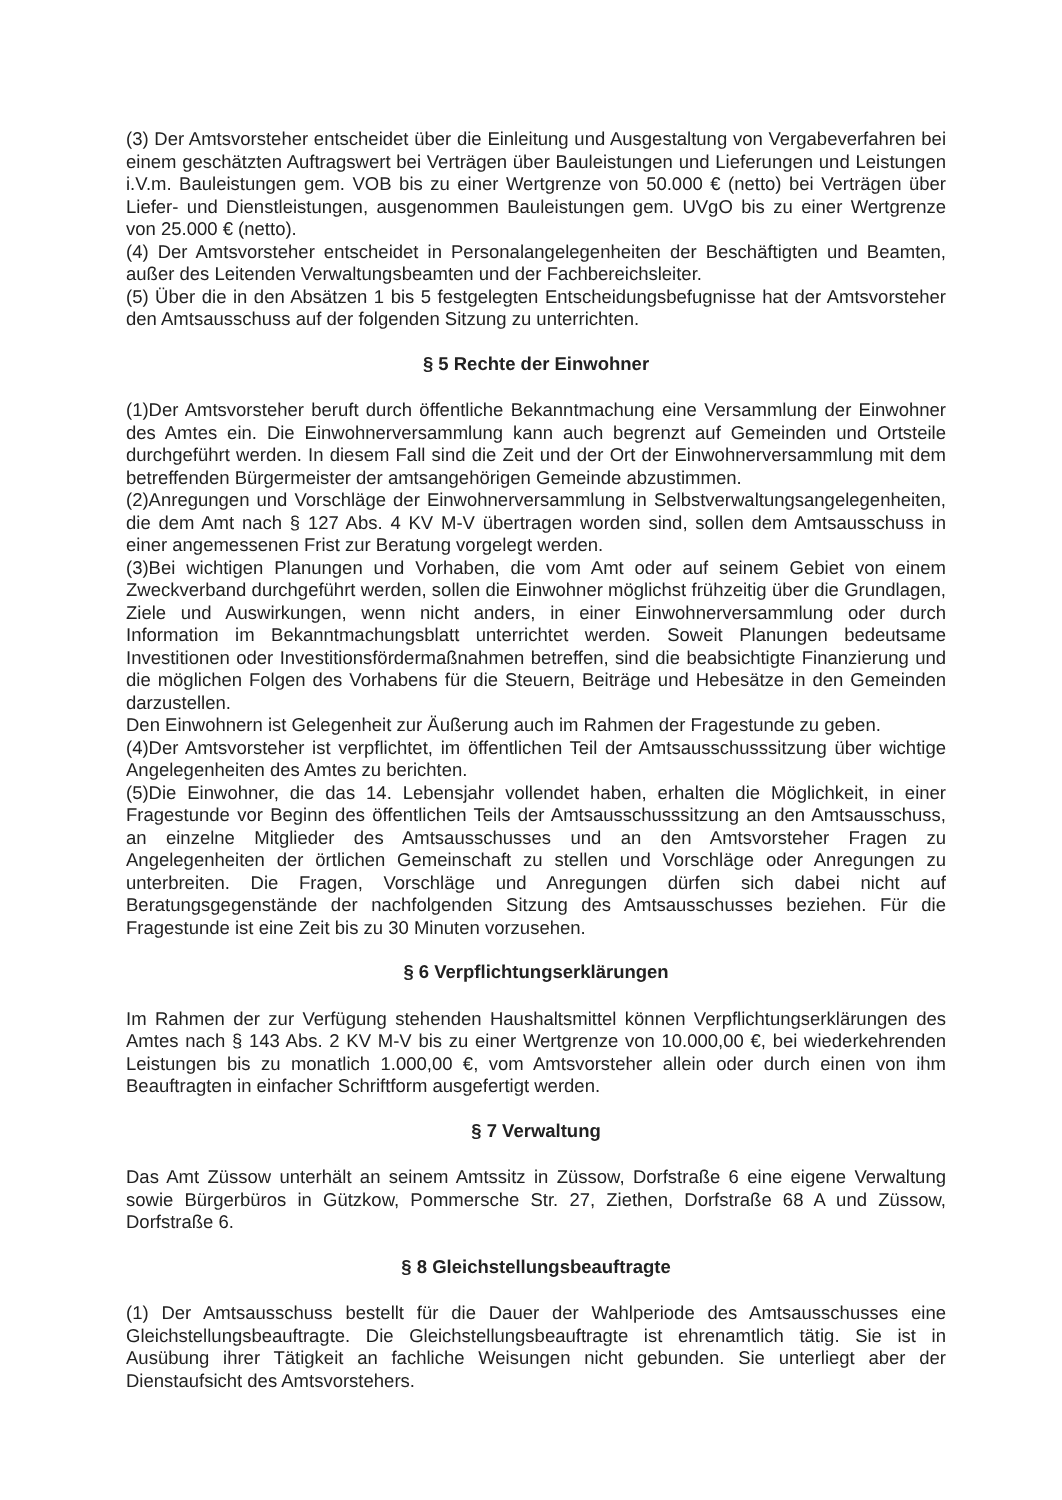(3) Der Amtsvorsteher entscheidet über die Einleitung und Ausgestaltung von Vergabeverfahren bei einem geschätzten Auftragswert bei Verträgen über Bauleistungen und Lieferungen und Leistungen i.V.m. Bauleistungen gem. VOB bis zu einer Wertgrenze von 50.000 € (netto) bei Verträgen über Liefer- und Dienstleistungen, ausgenommen Bauleistungen gem. UVgO bis zu einer Wertgrenze von 25.000 € (netto).
(4) Der Amtsvorsteher entscheidet in Personalangelegenheiten der Beschäftigten und Beamten, außer des Leitenden Verwaltungsbeamten und der Fachbereichsleiter.
(5) Über die in den Absätzen 1 bis 5 festgelegten Entscheidungsbefugnisse hat der Amtsvorsteher den Amtsausschuss auf der folgenden Sitzung zu unterrichten.
§ 5 Rechte der Einwohner
(1)Der Amtsvorsteher beruft durch öffentliche Bekanntmachung eine Versammlung der Einwohner des Amtes ein. Die Einwohnerversammlung kann auch begrenzt auf Gemeinden und Ortsteile durchgeführt werden. In diesem Fall sind die Zeit und der Ort der Einwohnerversammlung mit dem betreffenden Bürgermeister der amtsangehörigen Gemeinde abzustimmen.
(2)Anregungen und Vorschläge der Einwohnerversammlung in Selbstverwaltungsangelegenheiten, die dem Amt nach § 127 Abs. 4 KV M-V übertragen worden sind, sollen dem Amtsausschuss in einer angemessenen Frist zur Beratung vorgelegt werden.
(3)Bei wichtigen Planungen und Vorhaben, die vom Amt oder auf seinem Gebiet von einem Zweckverband durchgeführt werden, sollen die Einwohner möglichst frühzeitig über die Grundlagen, Ziele und Auswirkungen, wenn nicht anders, in einer Einwohnerversammlung oder durch Information im Bekanntmachungsblatt unterrichtet werden. Soweit Planungen bedeutsame Investitionen oder Investitionsfördermaßnahmen betreffen, sind die beabsichtigte Finanzierung und die möglichen Folgen des Vorhabens für die Steuern, Beiträge und Hebesätze in den Gemeinden darzustellen.
Den Einwohnern ist Gelegenheit zur Äußerung auch im Rahmen der Fragestunde zu geben.
(4)Der Amtsvorsteher ist verpflichtet, im öffentlichen Teil der Amtsausschusssitzung über wichtige Angelegenheiten des Amtes zu berichten.
(5)Die Einwohner, die das 14. Lebensjahr vollendet haben, erhalten die Möglichkeit, in einer Fragestunde vor Beginn des öffentlichen Teils der Amtsausschusssitzung an den Amtsausschuss, an einzelne Mitglieder des Amtsausschusses und an den Amtsvorsteher Fragen zu Angelegenheiten der örtlichen Gemeinschaft zu stellen und Vorschläge oder Anregungen zu unterbreiten. Die Fragen, Vorschläge und Anregungen dürfen sich dabei nicht auf Beratungsgegenstände der nachfolgenden Sitzung des Amtsausschusses beziehen. Für die Fragestunde ist eine Zeit bis zu 30 Minuten vorzusehen.
§ 6 Verpflichtungserklärungen
Im Rahmen der zur Verfügung stehenden Haushaltsmittel können Verpflichtungserklärungen des Amtes nach § 143 Abs. 2 KV M-V bis zu einer Wertgrenze von 10.000,00 €, bei wiederkehrenden Leistungen bis zu monatlich 1.000,00 €, vom Amtsvorsteher allein oder durch einen von ihm Beauftragten in einfacher Schriftform ausgefertigt werden.
§ 7 Verwaltung
Das Amt Züssow unterhält an seinem Amtssitz in Züssow, Dorfstraße 6 eine eigene Verwaltung sowie Bürgerbüros in Gützkow, Pommersche Str. 27, Ziethen, Dorfstraße 68 A und Züssow, Dorfstraße 6.
§ 8 Gleichstellungsbeauftragte
(1) Der Amtsausschuss bestellt für die Dauer der Wahlperiode des Amtsausschusses eine Gleichstellungsbeauftragte. Die Gleichstellungsbeauftragte ist ehrenamtlich tätig. Sie ist in Ausübung ihrer Tätigkeit an fachliche Weisungen nicht gebunden. Sie unterliegt aber der Dienstaufsicht des Amtsvorstehers.